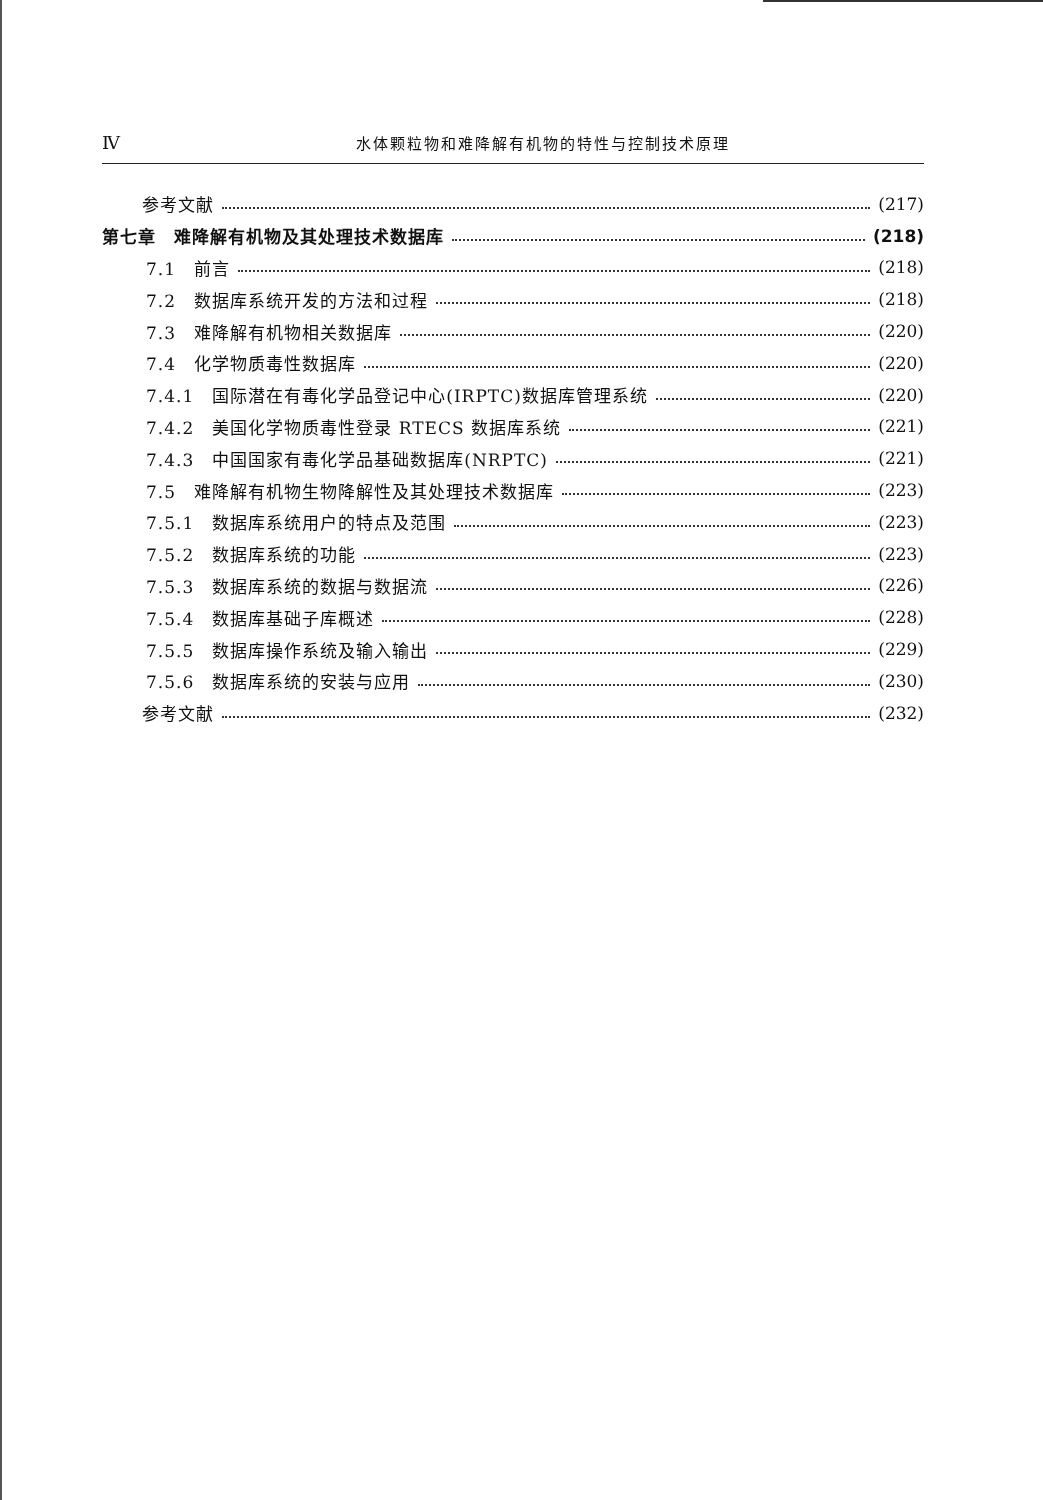Ⅳ 水体颗粒物和难降解有机物的特性与控制技术原理
参考文献 (217)
第七章　难降解有机物及其处理技术数据库 (218)
7.1　前言 (218)
7.2　数据库系统开发的方法和过程 (218)
7.3　难降解有机物相关数据库 (220)
7.4　化学物质毒性数据库 (220)
7.4.1　国际潜在有毒化学品登记中心(IRPTC)数据库管理系统 (220)
7.4.2　美国化学物质毒性登录 RTECS 数据库系统 (221)
7.4.3　中国国家有毒化学品基础数据库(NRPTC) (221)
7.5　难降解有机物生物降解性及其处理技术数据库 (223)
7.5.1　数据库系统用户的特点及范围 (223)
7.5.2　数据库系统的功能 (223)
7.5.3　数据库系统的数据与数据流 (226)
7.5.4　数据库基础子库概述 (228)
7.5.5　数据库操作系统及输入输出 (229)
7.5.6　数据库系统的安装与应用 (230)
参考文献 (232)